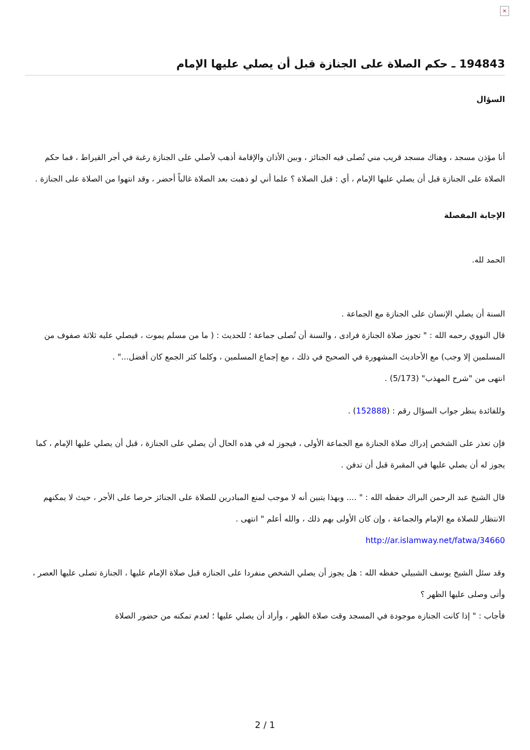×
194843 ـ حكم الصلاة على الجنازة قبل أن يصلي عليها الإمام
السؤال
أنا مؤذن مسجد ، وهناك مسجد قريب مني تُصلى فيه الجنائز ، وبين الأذان والإقامة أذهب لأصلي على الجنازة رغبة في أجر القيراط ، فما حكم الصلاة على الجنازة قبل أن يصلي عليها الإمام ، أي : قبل الصلاة ؟ علما أني لو ذهبت بعد الصلاة غالباً أحضر ، وقد انتهوا من الصلاة على الجنازة .
الإجابة المفصلة
الحمد لله.
السنة أن يصلي الإنسان على الجنازة مع الجماعة .
قال النووي رحمه الله : " تجوز صلاة الجنازة فرادى ، والسنة أن تُصلى جماعة ؛ للحديث : ( ما من مسلم يموت ، فيصلي عليه ثلاثة صفوف من المسلمين إلا وجب) مع الأحاديث المشهورة في الصحيح في ذلك ، مع إجماع المسلمين ، وكلما كثر الجمع كان أفضل..." .
انتهى من "شرح المهذب" (5/173) .
وللفائدة ينظر جواب السؤال رقم : (152888) .
فإن تعذر على الشخص إدراك صلاة الجنازة مع الجماعة الأولى ، فيجوز له في هذه الحال أن يصلي على الجنازة ، قبل أن يصلي عليها الإمام ، كما يجوز له أن يصلي عليها في المقبرة قبل أن تدفن .
قال الشيخ عبد الرحمن البراك حفظه الله : " .... وبهذا يتبين أنه لا موجب لمنع المبادرين للصلاة على الجنائز حرصا على الأجر ، حيث لا يمكنهم الانتظار للصلاة مع الإمام والجماعة ، وإن كان الأولى بهم ذلك ، والله أعلم " انتهى .
http://ar.islamway.net/fatwa/34660
وقد سئل الشيخ يوسف الشبيلي حفظه الله : هل يجوز أن يصلي الشخص منفردا على الجنازه قبل صلاة الإمام عليها ، الجنازة تصلى عليها العصر ، وأتى وصلى عليها الظهر ؟
فأجاب : " إذا كانت الجنازه موجودة في المسجد وقت صلاة الظهر ، وأراد أن يصلي عليها ؛ لعدم تمكنه من حضور الصلاة
2 / 1